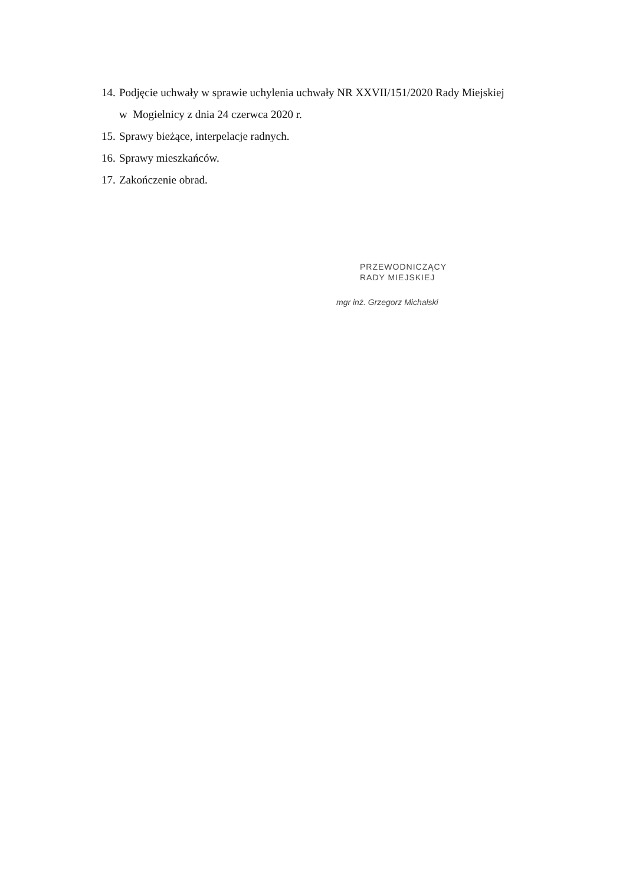14. Podjęcie uchwały w sprawie uchylenia uchwały NR XXVII/151/2020 Rady Miejskiej
w Mogielnicy z dnia 24 czerwca 2020 r.
15. Sprawy bieżące, interpelacje radnych.
16. Sprawy mieszkańców.
17. Zakończenie obrad.
PRZEWODNICZĄCY
RADY MIEJSKIEJ
mgr inż. Grzegorz Michalski